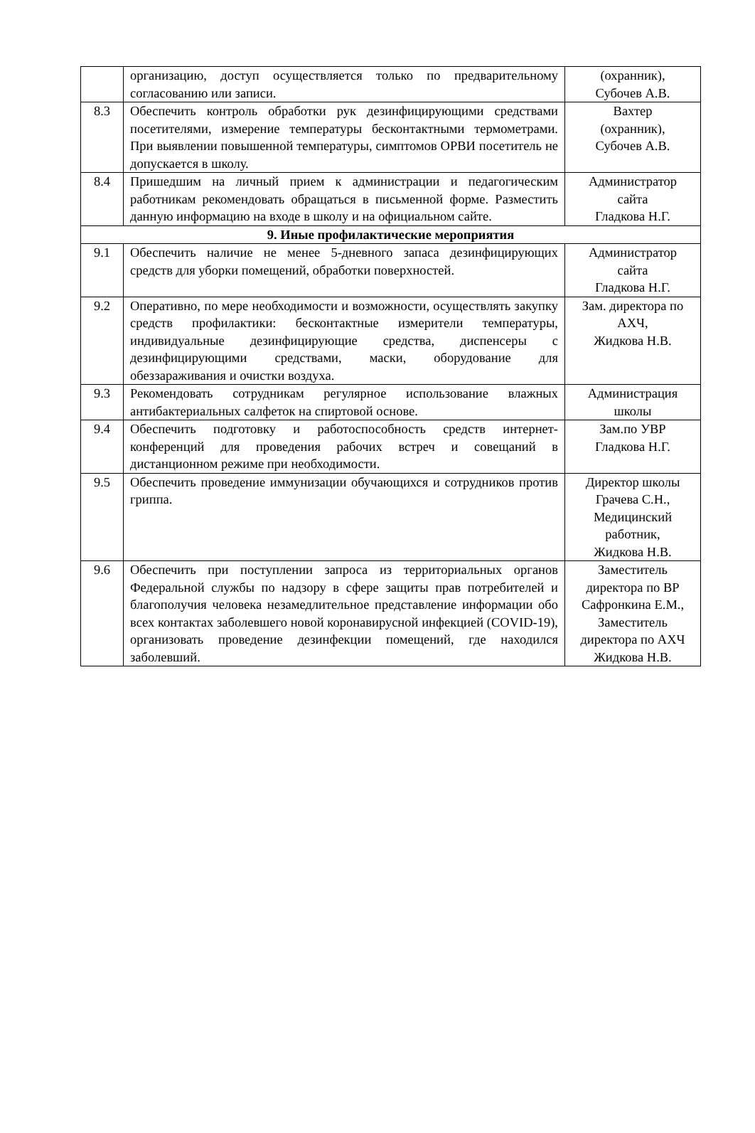| | организацию, доступ осуществляется только по предварительному согласованию или записи. | (охранник), Субочев А.В. |
| 8.3 | Обеспечить контроль обработки рук дезинфицирующими средствами посетителями, измерение температуры бесконтактными термометрами. При выявлении повышенной температуры, симптомов ОРВИ посетитель не допускается в школу. | Вахтер (охранник), Субочев А.В. |
| 8.4 | Пришедшим на личный прием к администрации и педагогическим работникам рекомендовать обращаться в письменной форме. Разместить данную информацию на входе в школу и на официальном сайте. | Администратор сайта Гладкова Н.Г. |
| 9. Иные профилактические мероприятия | | |
| 9.1 | Обеспечить наличие не менее 5-дневного запаса дезинфицирующих средств для уборки помещений, обработки поверхностей. | Администратор сайта Гладкова Н.Г. |
| 9.2 | Оперативно, по мере необходимости и возможности, осуществлять закупку средств профилактики: бесконтактные измерители температуры, индивидуальные дезинфицирующие средства, диспенсеры с дезинфицирующими средствами, маски, оборудование для обеззараживания и очистки воздуха. | Зам. директора по АХЧ, Жидкова Н.В. |
| 9.3 | Рекомендовать сотрудникам регулярное использование влажных антибактериальных салфеток на спиртовой основе. | Администрация школы |
| 9.4 | Обеспечить подготовку и работоспособность средств интернет-конференций для проведения рабочих встреч и совещаний в дистанционном режиме при необходимости. | Зам.по УВР Гладкова Н.Г. |
| 9.5 | Обеспечить проведение иммунизации обучающихся и сотрудников против гриппа. | Директор школы Грачева С.Н., Медицинский работник, Жидкова Н.В. |
| 9.6 | Обеспечить при поступлении запроса из территориальных органов Федеральной службы по надзору в сфере защиты прав потребителей и благополучия человека незамедлительное представление информации обо всех контактах заболевшего новой коронавирусной инфекцией (COVID-19), организовать проведение дезинфекции помещений, где находился заболевший. | Заместитель директора по ВР Сафронкина Е.М., Заместитель директора по АХЧ Жидкова Н.В. |